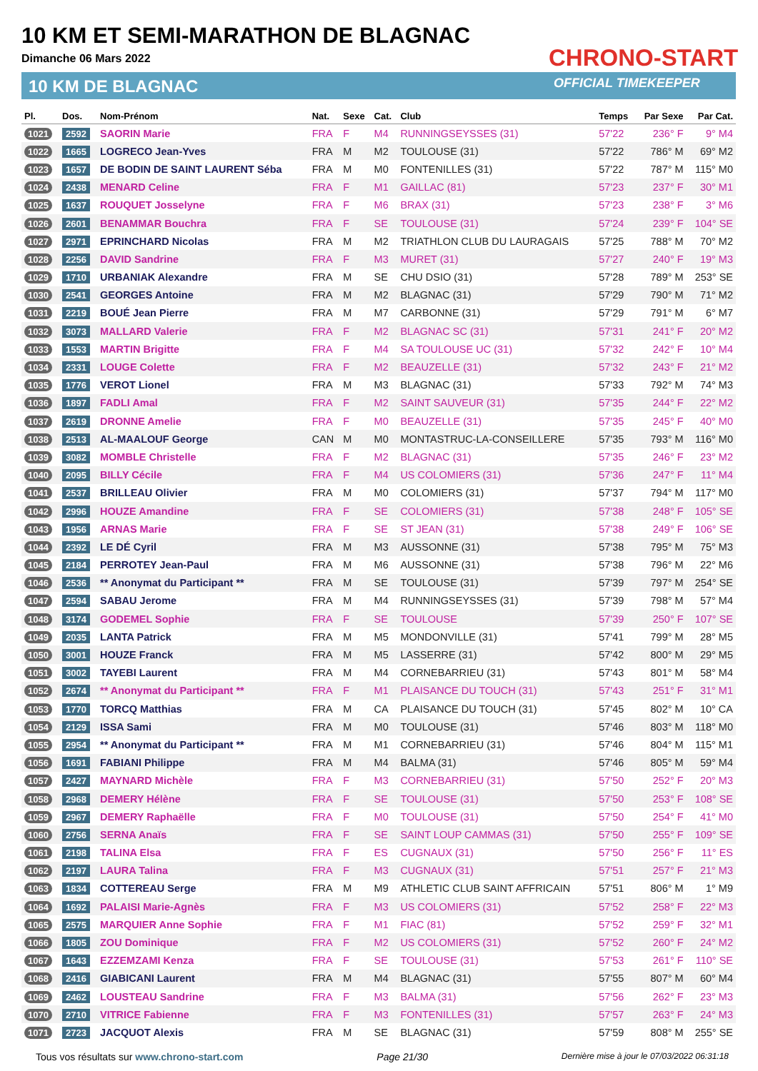10 KM ET SEMI-MARATHON DE BLAGNAC
Dimanche 06 Mars 2022
10 KM DE BLAGNAC
CHRONO-START
OFFICIAL TIMEKEEPER
| Pl. | Dos. | Nom-Prénom | Nat. | Sexe | Cat. | Club | Temps | Par Sexe | Par Cat. |
| --- | --- | --- | --- | --- | --- | --- | --- | --- | --- |
| 1021 | 2592 | SAORIN Marie | FRA | F | M4 | RUNNINGSEYSSES (31) | 57'22 | 236° F | 9° M4 |
| 1022 | 1665 | LOGRECO Jean-Yves | FRA | M | M2 | TOULOUSE (31) | 57'22 | 786° M | 69° M2 |
| 1023 | 1657 | DE BODIN DE SAINT LAURENT Séba | FRA | M | M0 | FONTENILLES (31) | 57'22 | 787° M | 115° M0 |
| 1024 | 2438 | MENARD Celine | FRA | F | M1 | GAILLAC (81) | 57'23 | 237° F | 30° M1 |
| 1025 | 1637 | ROUQUET Josselyne | FRA | F | M6 | BRAX (31) | 57'23 | 238° F | 3° M6 |
| 1026 | 2601 | BENAMMAR Bouchra | FRA | F | SE | TOULOUSE (31) | 57'24 | 239° F | 104° SE |
| 1027 | 2971 | EPRINCHARD Nicolas | FRA | M | M2 | TRIATHLON CLUB DU LAURAGAIS | 57'25 | 788° M | 70° M2 |
| 1028 | 2256 | DAVID Sandrine | FRA | F | M3 | MURET (31) | 57'27 | 240° F | 19° M3 |
| 1029 | 1710 | URBANIAK Alexandre | FRA | M | SE | CHU DSIO (31) | 57'28 | 789° M | 253° SE |
| 1030 | 2541 | GEORGES Antoine | FRA | M | M2 | BLAGNAC (31) | 57'29 | 790° M | 71° M2 |
| 1031 | 2219 | BOUÉ Jean Pierre | FRA | M | M7 | CARBONNE (31) | 57'29 | 791° M | 6° M7 |
| 1032 | 3073 | MALLARD Valerie | FRA | F | M2 | BLAGNAC SC (31) | 57'31 | 241° F | 20° M2 |
| 1033 | 1553 | MARTIN Brigitte | FRA | F | M4 | SA TOULOUSE UC (31) | 57'32 | 242° F | 10° M4 |
| 1034 | 2331 | LOUGE Colette | FRA | F | M2 | BEAUZELLE (31) | 57'32 | 243° F | 21° M2 |
| 1035 | 1776 | VEROT Lionel | FRA | M | M3 | BLAGNAC (31) | 57'33 | 792° M | 74° M3 |
| 1036 | 1897 | FADLI Amal | FRA | F | M2 | SAINT SAUVEUR (31) | 57'35 | 244° F | 22° M2 |
| 1037 | 2619 | DRONNE Amelie | FRA | F | M0 | BEAUZELLE (31) | 57'35 | 245° F | 40° M0 |
| 1038 | 2513 | AL-MAALOUF George | CAN | M | M0 | MONTASTRUC-LA-CONSEILLERE | 57'35 | 793° M | 116° M0 |
| 1039 | 3082 | MOMBLE Christelle | FRA | F | M2 | BLAGNAC (31) | 57'35 | 246° F | 23° M2 |
| 1040 | 2095 | BILLY Cécile | FRA | F | M4 | US COLOMIERS (31) | 57'36 | 247° F | 11° M4 |
| 1041 | 2537 | BRILLEAU Olivier | FRA | M | M0 | COLOMIERS (31) | 57'37 | 794° M | 117° M0 |
| 1042 | 2996 | HOUZE Amandine | FRA | F | SE | COLOMIERS (31) | 57'38 | 248° F | 105° SE |
| 1043 | 1956 | ARNAS Marie | FRA | F | SE | ST JEAN (31) | 57'38 | 249° F | 106° SE |
| 1044 | 2392 | LE DÉ Cyril | FRA | M | M3 | AUSSONNE (31) | 57'38 | 795° M | 75° M3 |
| 1045 | 2184 | PERROTEY Jean-Paul | FRA | M | M6 | AUSSONNE (31) | 57'38 | 796° M | 22° M6 |
| 1046 | 2536 | ** Anonymat du Participant ** | FRA | M | SE | TOULOUSE (31) | 57'39 | 797° M | 254° SE |
| 1047 | 2594 | SABAU Jerome | FRA | M | M4 | RUNNINGSEYSSES (31) | 57'39 | 798° M | 57° M4 |
| 1048 | 3174 | GODEMEL Sophie | FRA | F | SE | TOULOUSE | 57'39 | 250° F | 107° SE |
| 1049 | 2035 | LANTA Patrick | FRA | M | M5 | MONDONVILLE (31) | 57'41 | 799° M | 28° M5 |
| 1050 | 3001 | HOUZE Franck | FRA | M | M5 | LASSERRE (31) | 57'42 | 800° M | 29° M5 |
| 1051 | 3002 | TAYEBI Laurent | FRA | M | M4 | CORNEBARRIEU (31) | 57'43 | 801° M | 58° M4 |
| 1052 | 2674 | ** Anonymat du Participant ** | FRA | F | M1 | PLAISANCE DU TOUCH (31) | 57'43 | 251° F | 31° M1 |
| 1053 | 1770 | TORCQ Matthias | FRA | M | CA | PLAISANCE DU TOUCH (31) | 57'45 | 802° M | 10° CA |
| 1054 | 2129 | ISSA Sami | FRA | M | M0 | TOULOUSE (31) | 57'46 | 803° M | 118° M0 |
| 1055 | 2954 | ** Anonymat du Participant ** | FRA | M | M1 | CORNEBARRIEU (31) | 57'46 | 804° M | 115° M1 |
| 1056 | 1691 | FABIANI Philippe | FRA | M | M4 | BALMA (31) | 57'46 | 805° M | 59° M4 |
| 1057 | 2427 | MAYNARD Michèle | FRA | F | M3 | CORNEBARRIEU (31) | 57'50 | 252° F | 20° M3 |
| 1058 | 2968 | DEMERY Hélène | FRA | F | SE | TOULOUSE (31) | 57'50 | 253° F | 108° SE |
| 1059 | 2967 | DEMERY Raphaëlle | FRA | F | M0 | TOULOUSE (31) | 57'50 | 254° F | 41° M0 |
| 1060 | 2756 | SERNA Anaïs | FRA | F | SE | SAINT LOUP CAMMAS (31) | 57'50 | 255° F | 109° SE |
| 1061 | 2198 | TALINA Elsa | FRA | F | ES | CUGNAUX (31) | 57'50 | 256° F | 11° ES |
| 1062 | 2197 | LAURA Talina | FRA | F | M3 | CUGNAUX (31) | 57'51 | 257° F | 21° M3 |
| 1063 | 1834 | COTTEREAU Serge | FRA | M | M9 | ATHLETIC CLUB SAINT AFFRICAIN | 57'51 | 806° M | 1° M9 |
| 1064 | 1692 | PALAISI Marie-Agnès | FRA | F | M3 | US COLOMIERS (31) | 57'52 | 258° F | 22° M3 |
| 1065 | 2575 | MARQUIER Anne Sophie | FRA | F | M1 | FIAC (81) | 57'52 | 259° F | 32° M1 |
| 1066 | 1805 | ZOU Dominique | FRA | F | M2 | US COLOMIERS (31) | 57'52 | 260° F | 24° M2 |
| 1067 | 1643 | EZZEMZAMI Kenza | FRA | F | SE | TOULOUSE (31) | 57'53 | 261° F | 110° SE |
| 1068 | 2416 | GIABICANI Laurent | FRA | M | M4 | BLAGNAC (31) | 57'55 | 807° M | 60° M4 |
| 1069 | 2462 | LOUSTEAU Sandrine | FRA | F | M3 | BALMA (31) | 57'56 | 262° F | 23° M3 |
| 1070 | 2710 | VITRICE Fabienne | FRA | F | M3 | FONTENILLES (31) | 57'57 | 263° F | 24° M3 |
| 1071 | 2723 | JACQUOT Alexis | FRA | M | SE | BLAGNAC (31) | 57'59 | 808° M | 255° SE |
Tous vos résultats sur www.chrono-start.com Page 21/30 Dernière mise à jour le 07/03/2022 06:31:18